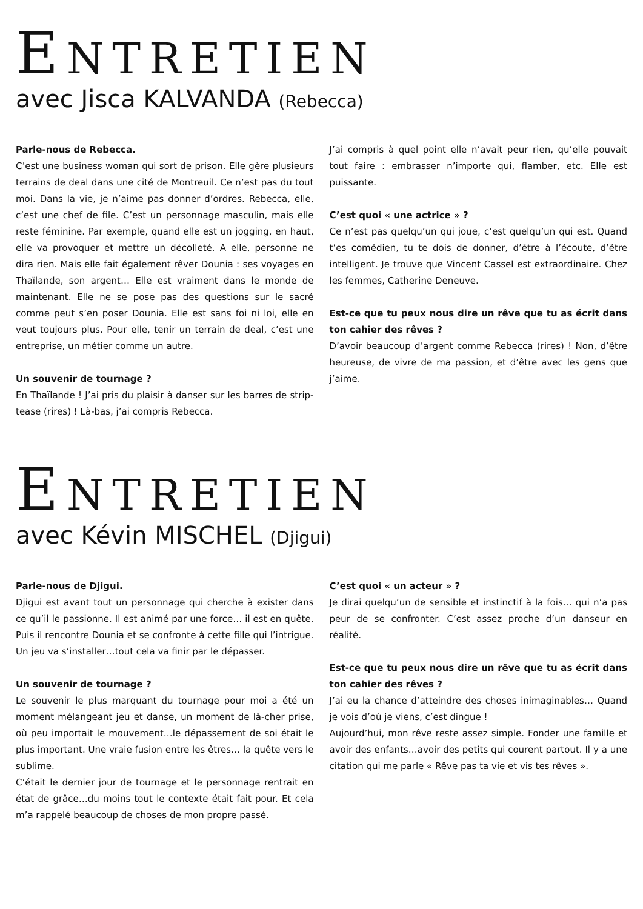ENTRETIEN
avec Jisca KALVANDA (Rebecca)
Parle-nous de Rebecca.
C’est une business woman qui sort de prison. Elle gère plusieurs terrains de deal dans une cité de Montreuil. Ce n’est pas du tout moi. Dans la vie, je n’aime pas donner d’ordres. Rebecca, elle, c’est une chef de file. C’est un personnage masculin, mais elle reste féminine. Par exemple, quand elle est un jogging, en haut, elle va provoquer et mettre un décolleté. A elle, personne ne dira rien. Mais elle fait également rêver Dounia : ses voyages en Thaïlande, son argent… Elle est vraiment dans le monde de maintenant. Elle ne se pose pas des questions sur le sacré comme peut s’en poser Dounia. Elle est sans foi ni loi, elle en veut toujours plus. Pour elle, tenir un terrain de deal, c’est une entreprise, un métier comme un autre.
Un souvenir de tournage ?
En Thaïlande ! J’ai pris du plaisir à danser sur les barres de strip-tease (rires) ! Là-bas, j’ai compris Rebecca.
J’ai compris à quel point elle n’avait peur rien, qu’elle pouvait tout faire : embrasser n’importe qui, flamber, etc. Elle est puissante.
C’est quoi « une actrice » ?
Ce n’est pas quelqu’un qui joue, c’est quelqu’un qui est. Quand t’es comédien, tu te dois de donner, d’être à l’écoute, d’être intelligent. Je trouve que Vincent Cassel est extraordinaire. Chez les femmes, Catherine Deneuve.
Est-ce que tu peux nous dire un rêve que tu as écrit dans ton cahier des rêves ?
D’avoir beaucoup d’argent comme Rebecca (rires) ! Non, d’être heureuse, de vivre de ma passion, et d’être avec les gens que j’aime.
ENTRETIEN
avec Kévin MISCHEL (Djigui)
Parle-nous de Djigui.
Djigui est avant tout un personnage qui cherche à exister dans ce qu’il le passionne. Il est animé par une force… il est en quête. Puis il rencontre Dounia et se confronte à cette fille qui l’intrigue. Un jeu va s’installer…tout cela va finir par le dépasser.
Un souvenir de tournage ?
Le souvenir le plus marquant du tournage pour moi a été un moment mélangeant jeu et danse, un moment de lâ-cher prise, où peu importait le mouvement…le dépassement de soi était le plus important. Une vraie fusion entre les êtres… la quête vers le sublime.
C’était le dernier jour de tournage et le personnage rentrait en état de grâce…du moins tout le contexte était fait pour. Et cela m’a rappelé beaucoup de choses de mon propre passé.
C’est quoi « un acteur » ?
Je dirai quelqu’un de sensible et instinctif à la fois… qui n’a pas peur de se confronter. C’est assez proche d’un danseur en réalité.
Est-ce que tu peux nous dire un rêve que tu as écrit dans ton cahier des rêves ?
J’ai eu la chance d’atteindre des choses inimaginables… Quand je vois d’où je viens, c’est dingue !
Aujourd’hui, mon rêve reste assez simple. Fonder une famille et avoir des enfants…avoir des petits qui courent partout. Il y a une citation qui me parle « Rêve pas ta vie et vis tes rêves ».